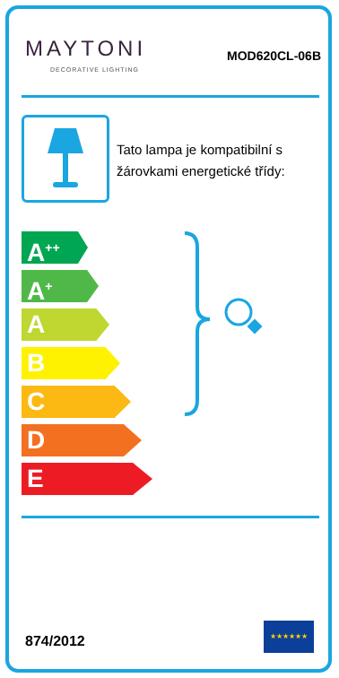MAYTONI
DECORATIVE LIGHTING
MOD620CL-06B
Tato lampa je kompatibilní s žárovkami energetické třídy:
A<sup>++</sup>
A<sup>+</sup>
A
B
C
D
E
874/2012
★★★★★★